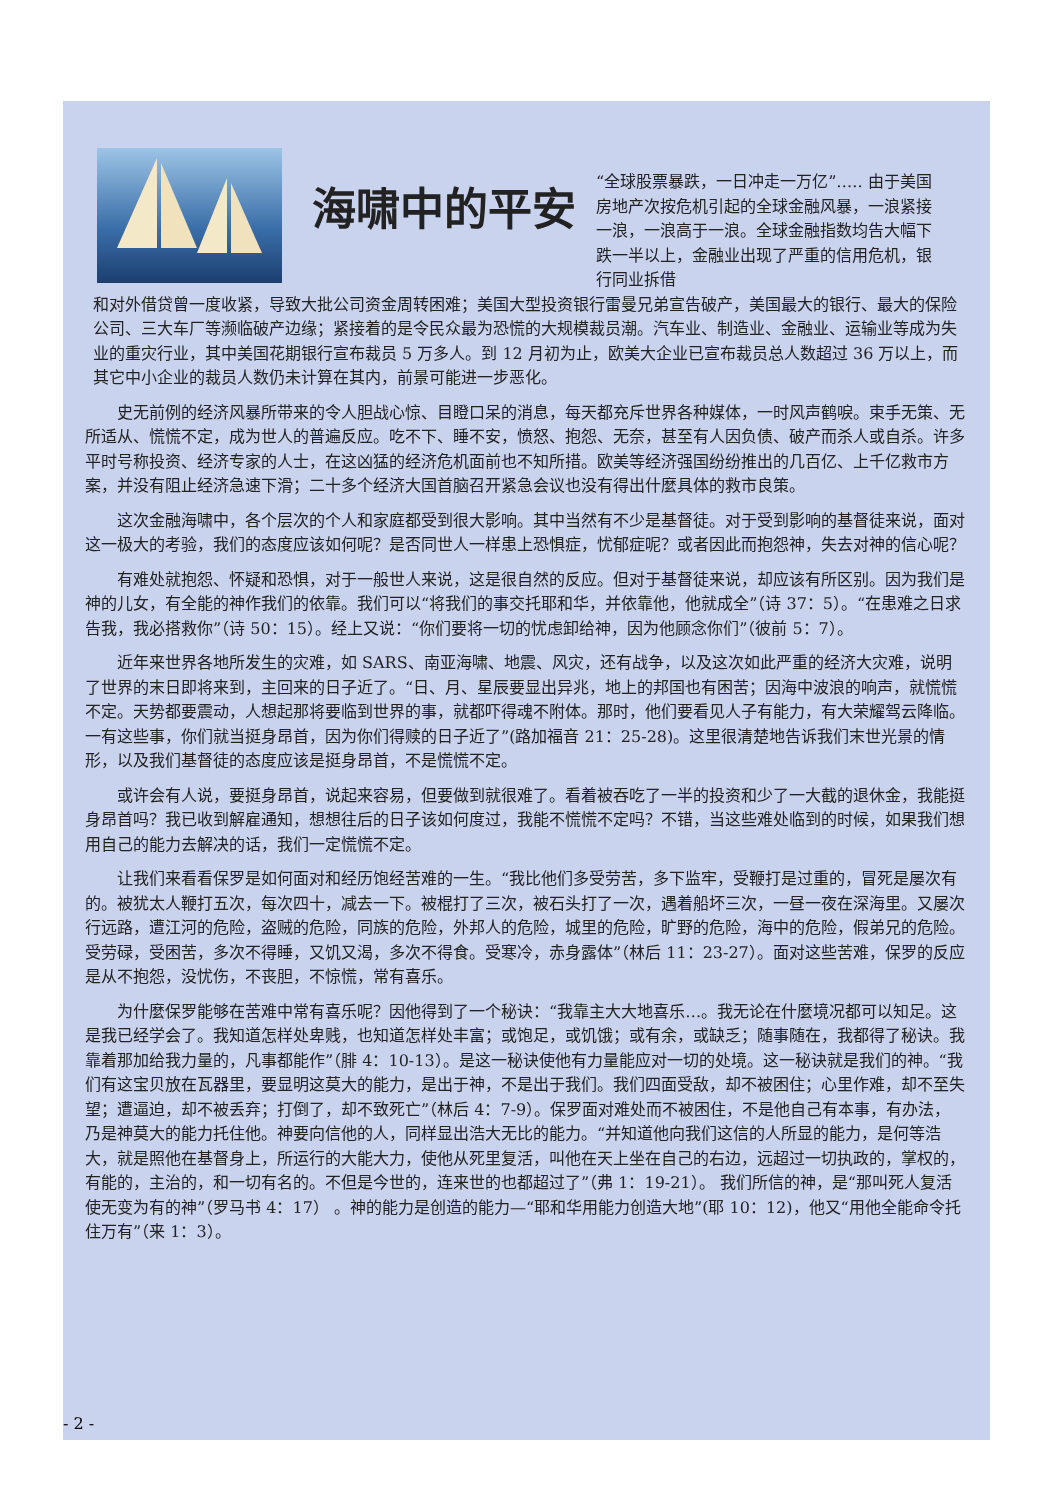海啸中的平安
“全球股票暴跌，一日冲走一万亿”….. 由于美国房地产次按危机引起的全球金融风暴，一浪紧接一浪，一浪高于一浪。全球金融指数均告大幅下跌一半以上，金融业出现了严重的信用危机，银行同业拆借
和对外借贷曾一度收紧，导致大批公司资金周转困难；美国大型投资银行雷曼兄弟宣告破产，美国最大的银行、最大的保险公司、三大车厂等濒临破产边缘；紧接着的是令民众最为恐慌的大规模裁员潮。汽车业、制造业、金融业、运输业等成为失业的重灾行业，其中美国花期银行宣布裁员 5 万多人。到 12 月初为止，欧美大企业已宣布裁员总人数超过 36 万以上，而其它中小企业的裁员人数仍未计算在其内，前景可能进一步恶化。
史无前例的经济风暴所带来的令人胆战心惊、目瞪口呆的消息，每天都充斥世界各种媒体，一时风声鹤唳。束手无策、无所适从、慌慌不定，成为世人的普遍反应。吃不下、睡不安，愤怒、抱怨、无奈，甚至有人因负债、破产而杀人或自杀。许多平时号称投资、经济专家的人士，在这凶猛的经济危机面前也不知所措。欧美等经济强国纷纷推出的几百亿、上千亿救市方案，并没有阻止经济急速下滑；二十多个经济大国首脑召开紧急会议也没有得出什麼具体的救市良策。
这次金融海啸中，各个层次的个人和家庭都受到很大影响。其中当然有不少是基督徒。对于受到影响的基督徒来说，面对这一极大的考验，我们的态度应该如何呢？是否同世人一样患上恐惧症，忧郁症呢？或者因此而抱怨神，失去对神的信心呢？
有难处就抱怨、怀疑和恐惧，对于一般世人来说，这是很自然的反应。但对于基督徒来说，却应该有所区别。因为我们是神的儿女，有全能的神作我们的依靠。我们可以“将我们的事交托耶和华，并依靠他，他就成全”（诗 37：5）。“在患难之日求告我，我必搭救你”（诗 50：15）。经上又说：“你们要将一切的忧虑卸给神，因为他顾念你们”（彼前 5：7）。
近年来世界各地所发生的灾难，如 SARS、南亚海啸、地震、风灾，还有战争，以及这次如此严重的经济大灾难，说明了世界的末日即将来到，主回来的日子近了。“日、月、星辰要显出异兆，地上的邦国也有困苦；因海中波浪的响声，就慌慌不定。天势都要震动，人想起那将要临到世界的事，就都吓得魂不附体。那时，他们要看见人子有能力，有大荣耀驾云降临。一有这些事，你们就当挺身昂首，因为你们得赎的日子近了”(路加福音 21：25-28)。这里很清楚地告诉我们末世光景的情形，以及我们基督徒的态度应该是挺身昂首，不是慌慌不定。
或许会有人说，要挺身昂首，说起来容易，但要做到就很难了。看着被吞吃了一半的投资和少了一大截的退休金，我能挺身昂首吗？我已收到解雇通知，想想往后的日子该如何度过，我能不慌慌不定吗？不错，当这些难处临到的时候，如果我们想用自己的能力去解决的话，我们一定慌慌不定。
让我们来看看保罗是如何面对和经历饱经苦难的一生。“我比他们多受劳苦，多下监牢，受鞭打是过重的，冒死是屡次有的。被犹太人鞭打五次，每次四十，减去一下。被棍打了三次，被石头打了一次，遇着船坏三次，一昼一夜在深海里。又屡次行远路，遭江河的危险，盗贼的危险，同族的危险，外邦人的危险，城里的危险，旷野的危险，海中的危险，假弟兄的危险。受劳碌，受困苦，多次不得睡，又饥又渴，多次不得食。受寒冷，赤身露体”（林后 11：23-27）。面对这些苦难，保罗的反应是从不抱怨，没忧伤，不丧胆，不惊慌，常有喜乐。
为什麼保罗能够在苦难中常有喜乐呢？因他得到了一个秘诀：“我靠主大大地喜乐…。我无论在什麼境况都可以知足。这是我已经学会了。我知道怎样处卑贱，也知道怎样处丰富；或饱足，或饥饿；或有余，或缺乏；随事随在，我都得了秘诀。我靠着那加给我力量的，凡事都能作”（腓 4：10-13）。是这一秘诀使他有力量能应对一切的处境。这一秘诀就是我们的神。“我们有这宝贝放在瓦器里，要显明这莫大的能力，是出于神，不是出于我们。我们四面受敌，却不被困住；心里作难，却不至失望；遭逼迫，却不被丢弃；打倒了，却不致死亡”（林后 4：7-9）。保罗面对难处而不被困住，不是他自己有本事，有办法，乃是神莫大的能力托住他。神要向信他的人，同样显出浩大无比的能力。“并知道他向我们这信的人所显的能力，是何等浩大，就是照他在基督身上，所运行的大能大力，使他从死里复活，叫他在天上坐在自己的右边，远超过一切执政的，掌权的，有能的，主治的，和一切有名的。不但是今世的，连来世的也都超过了”（弗 1：19-21）。 我们所信的神，是“那叫死人复活使无变为有的神”（罗马书 4：17） 。神的能力是创造的能力—“耶和华用能力创造大地”(耶 10：12)，他又“用他全能命令托住万有”（来 1：3）。
- 2 -